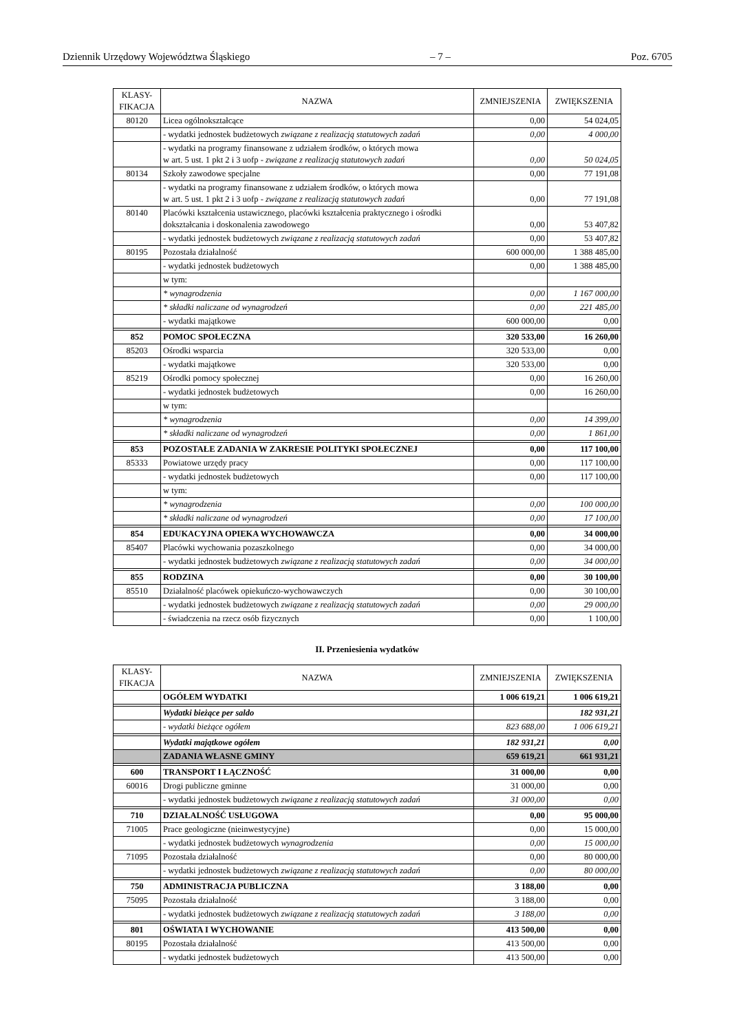Dziennik Urzędowy Województwa Śląskiego – 7 – Poz. 6705
| KLASY- FIKACJA | NAZWA | ZMNIEJSZENIA | ZWIĘKSZENIA |
| --- | --- | --- | --- |
| 80120 | Licea ogólnokształcące | 0,00 | 54 024,05 |
| | - wydatki jednostek budżetowych związane z realizacją statutowych zadań | 0,00 | 4 000,00 |
| | - wydatki na programy finansowane z udziałem środków, o których mowa w art. 5 ust. 1 pkt 2 i 3 uofp - związane z realizacją statutowych zadań | 0,00 | 50 024,05 |
| 80134 | Szkoły zawodowe specjalne | 0,00 | 77 191,08 |
| | - wydatki na programy finansowane z udziałem środków, o których mowa w art. 5 ust. 1 pkt 2 i 3 uofp - związane z realizacją statutowych zadań | 0,00 | 77 191,08 |
| 80140 | Placówki kształcenia ustawicznego, placówki kształcenia praktycznego i ośrodki dokształcania i doskonalenia zawodowego | 0,00 | 53 407,82 |
| | - wydatki jednostek budżetowych związane z realizacją statutowych zadań | 0,00 | 53 407,82 |
| 80195 | Pozostała działalność | 600 000,00 | 1 388 485,00 |
| | - wydatki jednostek budżetowych | 0,00 | 1 388 485,00 |
| | w tym: | | |
| | * wynagrodzenia | 0,00 | 1 167 000,00 |
| | * składki naliczane od wynagrodzeń | 0,00 | 221 485,00 |
| | - wydatki majątkowe | 600 000,00 | 0,00 |
| 852 | POMOC SPOŁECZNA | 320 533,00 | 16 260,00 |
| 85203 | Ośrodki wsparcia | 320 533,00 | 0,00 |
| | - wydatki majątkowe | 320 533,00 | 0,00 |
| 85219 | Ośrodki pomocy społecznej | 0,00 | 16 260,00 |
| | - wydatki jednostek budżetowych | 0,00 | 16 260,00 |
| | w tym: | | |
| | * wynagrodzenia | 0,00 | 14 399,00 |
| | * składki naliczane od wynagrodzeń | 0,00 | 1 861,00 |
| 853 | POZOSTAŁE ZADANIA W ZAKRESIE POLITYKI SPOŁECZNEJ | 0,00 | 117 100,00 |
| 85333 | Powiatowe urzędy pracy | 0,00 | 117 100,00 |
| | - wydatki jednostek budżetowych | 0,00 | 117 100,00 |
| | w tym: | | |
| | * wynagrodzenia | 0,00 | 100 000,00 |
| | * składki naliczane od wynagrodzeń | 0,00 | 17 100,00 |
| 854 | EDUKACYJNA OPIEKA WYCHOWAWCZA | 0,00 | 34 000,00 |
| 85407 | Placówki wychowania pozaszkolnego | 0,00 | 34 000,00 |
| | - wydatki jednostek budżetowych związane z realizacją statutowych zadań | 0,00 | 34 000,00 |
| 855 | RODZINA | 0,00 | 30 100,00 |
| 85510 | Działalność placówek opiekuńczo-wychowawczych | 0,00 | 30 100,00 |
| | - wydatki jednostek budżetowych związane z realizacją statutowych zadań | 0,00 | 29 000,00 |
| | - świadczenia na rzecz osób fizycznych | 0,00 | 1 100,00 |
II. Przeniesienia wydatków
| KLASY- FIKACJA | NAZWA | ZMNIEJSZENIA | ZWIĘKSZENIA |
| --- | --- | --- | --- |
| | OGÓŁEM WYDATKI | 1 006 619,21 | 1 006 619,21 |
| | Wydatki bieżące per saldo | | 182 931,21 |
| | - wydatki bieżące ogółem | 823 688,00 | 1 006 619,21 |
| | Wydatki majątkowe ogółem | 182 931,21 | 0,00 |
| | ZADANIA WŁASNE GMINY | 659 619,21 | 661 931,21 |
| 600 | TRANSPORT I ŁĄCZNOŚĆ | 31 000,00 | 0,00 |
| 60016 | Drogi publiczne gminne | 31 000,00 | 0,00 |
| | - wydatki jednostek budżetowych związane z realizacją statutowych zadań | 31 000,00 | 0,00 |
| 710 | DZIAŁALNOŚĆ USŁUGOWA | 0,00 | 95 000,00 |
| 71005 | Prace geologiczne (nieinwestycyjne) | 0,00 | 15 000,00 |
| | - wydatki jednostek budżetowych wynagrodzenia | 0,00 | 15 000,00 |
| 71095 | Pozostała działalność | 0,00 | 80 000,00 |
| | - wydatki jednostek budżetowych związane z realizacją statutowych zadań | 0,00 | 80 000,00 |
| 750 | ADMINISTRACJA PUBLICZNA | 3 188,00 | 0,00 |
| 75095 | Pozostała działalność | 3 188,00 | 0,00 |
| | - wydatki jednostek budżetowych związane z realizacją statutowych zadań | 3 188,00 | 0,00 |
| 801 | OŚWIATA I WYCHOWANIE | 413 500,00 | 0,00 |
| 80195 | Pozostała działalność | 413 500,00 | 0,00 |
| | - wydatki jednostek budżetowych | 413 500,00 | 0,00 |